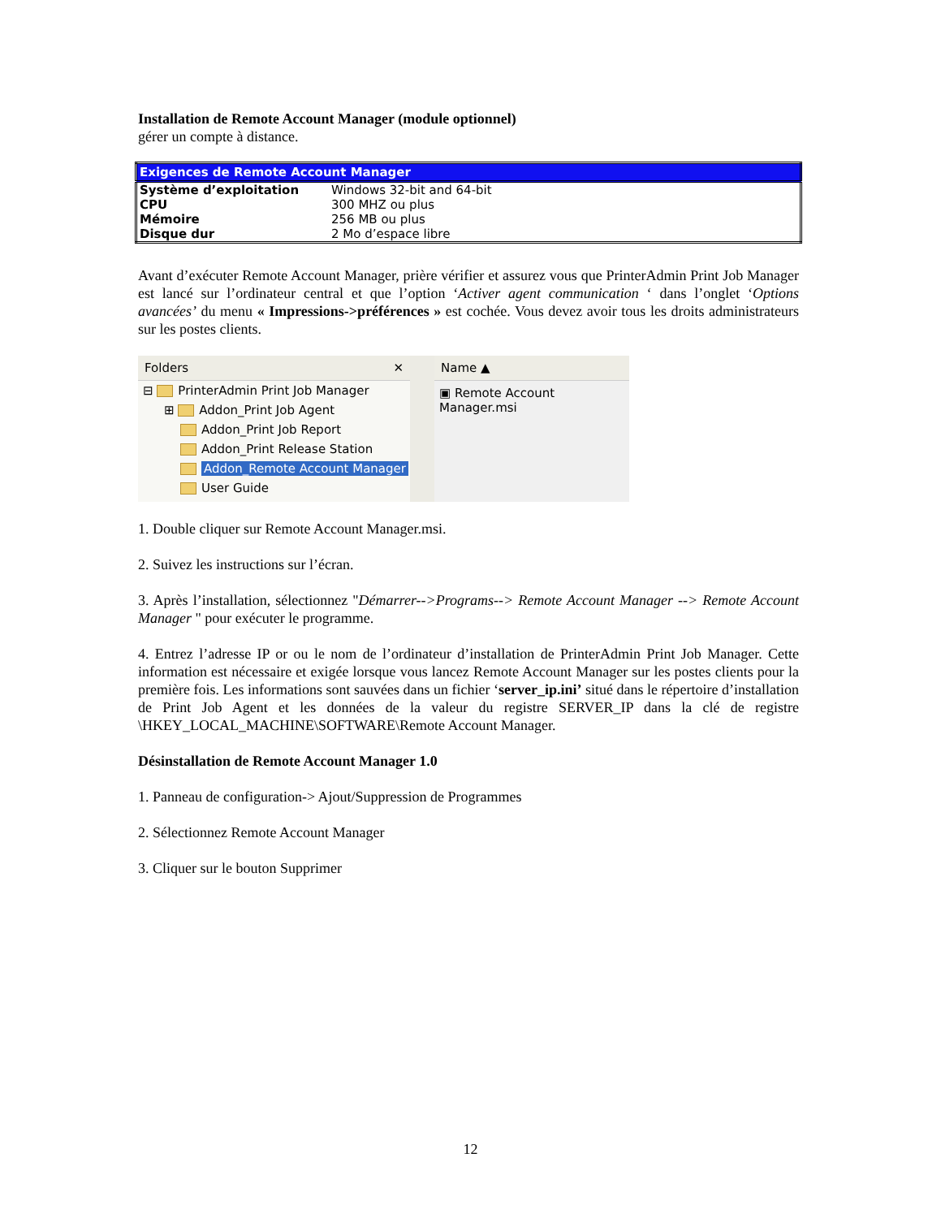Installation de Remote Account Manager (module optionnel)
gérer un compte à distance.
| Exigences de Remote Account Manager | |
| --- | --- |
| Système d’exploitation | Windows 32-bit and 64-bit |
| CPU | 300 MHZ ou plus |
| Mémoire | 256 MB ou plus |
| Disque dur | 2 Mo d’espace libre |
Avant d’exécuter Remote Account Manager, prière vérifier et assurez vous que PrinterAdmin Print Job Manager est lancé sur l’ordinateur central et que l’option ‘Activer agent communication ‘ dans l’onglet ‘Options avancées’ du menu « Impressions->préférences » est cochée. Vous devez avoir tous les droits administrateurs sur les postes clients.
Folders ✕
⊟ PrinterAdmin Print Job Manager
⊞ Addon_Print Job Agent
Addon_Print Job Report
Addon_Print Release Station
Addon_Remote Account Manager
User Guide
Name ▲
▣ Remote Account Manager.msi
1. Double cliquer sur Remote Account Manager.msi.
2. Suivez les instructions sur l’écran.
3. Après l’installation, sélectionnez "Démarrer-->Programs--> Remote Account Manager --> Remote Account Manager " pour exécuter le programme.
4. Entrez l’adresse IP or ou le nom de l’ordinateur d’installation de PrinterAdmin Print Job Manager. Cette information est nécessaire et exigée lorsque vous lancez Remote Account Manager sur les postes clients pour la première fois. Les informations sont sauvées dans un fichier ‘server_ip.ini’ situé dans le répertoire d’installation de Print Job Agent et les données de la valeur du registre SERVER_IP dans la clé de registre \HKEY_LOCAL_MACHINE\SOFTWARE\Remote Account Manager.
Désinstallation de Remote Account Manager 1.0
1. Panneau de configuration-> Ajout/Suppression de Programmes
2. Sélectionnez Remote Account Manager
3. Cliquer sur le bouton Supprimer
12